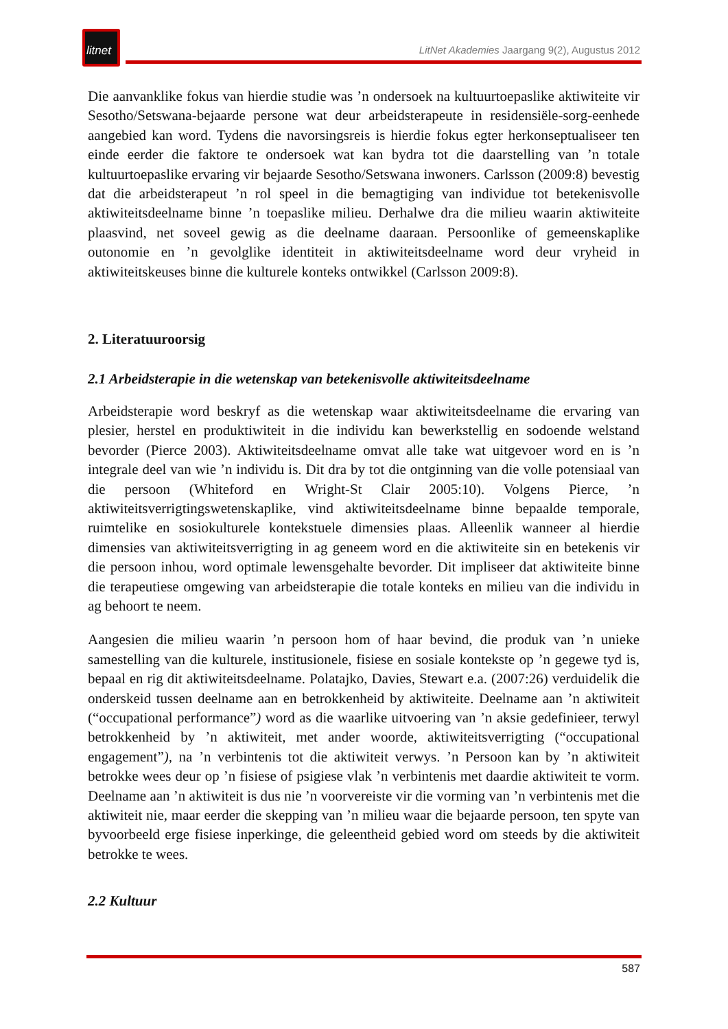litnet
LitNet Akademies Jaargang 9(2), Augustus 2012
Die aanvanklike fokus van hierdie studie was ’n ondersoek na kultuurtoepaslike aktiwiteite vir Sesotho/Setswana-bejaarde persone wat deur arbeidsterapeute in residensiële-sorg-eenhede aangebied kan word. Tydens die navorsingsreis is hierdie fokus egter herkonseptualiseer ten einde eerder die faktore te ondersoek wat kan bydra tot die daarstelling van ’n totale kultuurtoepaslike ervaring vir bejaarde Sesotho/Setswana inwoners. Carlsson (2009:8) bevestig dat die arbeidsterapeut ’n rol speel in die bemagtiging van individue tot betekenisvolle aktiwiteitsdeelname binne ’n toepaslike milieu. Derhalwe dra die milieu waarin aktiwiteite plaasvind, net soveel gewig as die deelname daaraan. Persoonlike of gemeenskaplike outonomie en ’n gevolglike identiteit in aktiwiteitsdeelname word deur vryheid in aktiwiteitskeuses binne die kulturele konteks ontwikkel (Carlsson 2009:8).
2. Literatuuroorsig
2.1 Arbeidsterapie in die wetenskap van betekenisvolle aktiwiteitsdeelname
Arbeidsterapie word beskryf as die wetenskap waar aktiwiteitsdeelname die ervaring van plesier, herstel en produktiwiteit in die individu kan bewerkstellig en sodoende welstand bevorder (Pierce 2003). Aktiwiteitsdeelname omvat alle take wat uitgevoer word en is ’n integrale deel van wie ’n individu is. Dit dra by tot die ontginning van die volle potensiaal van die persoon (Whiteford en Wright-St Clair 2005:10). Volgens Pierce, ’n aktiwiteitsverrigtingswetenskaplike, vind aktiwiteitsdeelname binne bepaalde temporale, ruimtelike en sosiokulturele kontekstuele dimensies plaas. Alleenlik wanneer al hierdie dimensies van aktiwiteitsverrigting in ag geneem word en die aktiwiteite sin en betekenis vir die persoon inhou, word optimale lewensgehalte bevorder. Dit impliseer dat aktiwiteite binne die terapeutiese omgewing van arbeidsterapie die totale konteks en milieu van die individu in ag behoort te neem.
Aangesien die milieu waarin ’n persoon hom of haar bevind, die produk van ’n unieke samestelling van die kulturele, institusionele, fisiese en sosiale kontekste op ’n gegewe tyd is, bepaal en rig dit aktiwiteitsdeelname. Polatajko, Davies, Stewart e.a. (2007:26) verduidelik die onderskeid tussen deelname aan en betrokkenheid by aktiwiteite. Deelname aan ’n aktiwiteit (“occupational performance”) word as die waarlike uitvoering van ’n aksie gedefinieer, terwyl betrokkenheid by ’n aktiwiteit, met ander woorde, aktiwiteitsverrigting (“occupational engagement”), na ’n verbintenis tot die aktiwiteit verwys. ’n Persoon kan by ’n aktiwiteit betrokke wees deur op ’n fisiese of psigiese vlak ’n verbintenis met daardie aktiwiteit te vorm. Deelname aan ’n aktiwiteit is dus nie ’n voorvereiste vir die vorming van ’n verbintenis met die aktiwiteit nie, maar eerder die skepping van ’n milieu waar die bejaarde persoon, ten spyte van byvoorbeeld erge fisiese inperkinge, die geleentheid gebied word om steeds by die aktiwiteit betrokke te wees.
2.2 Kultuur
587